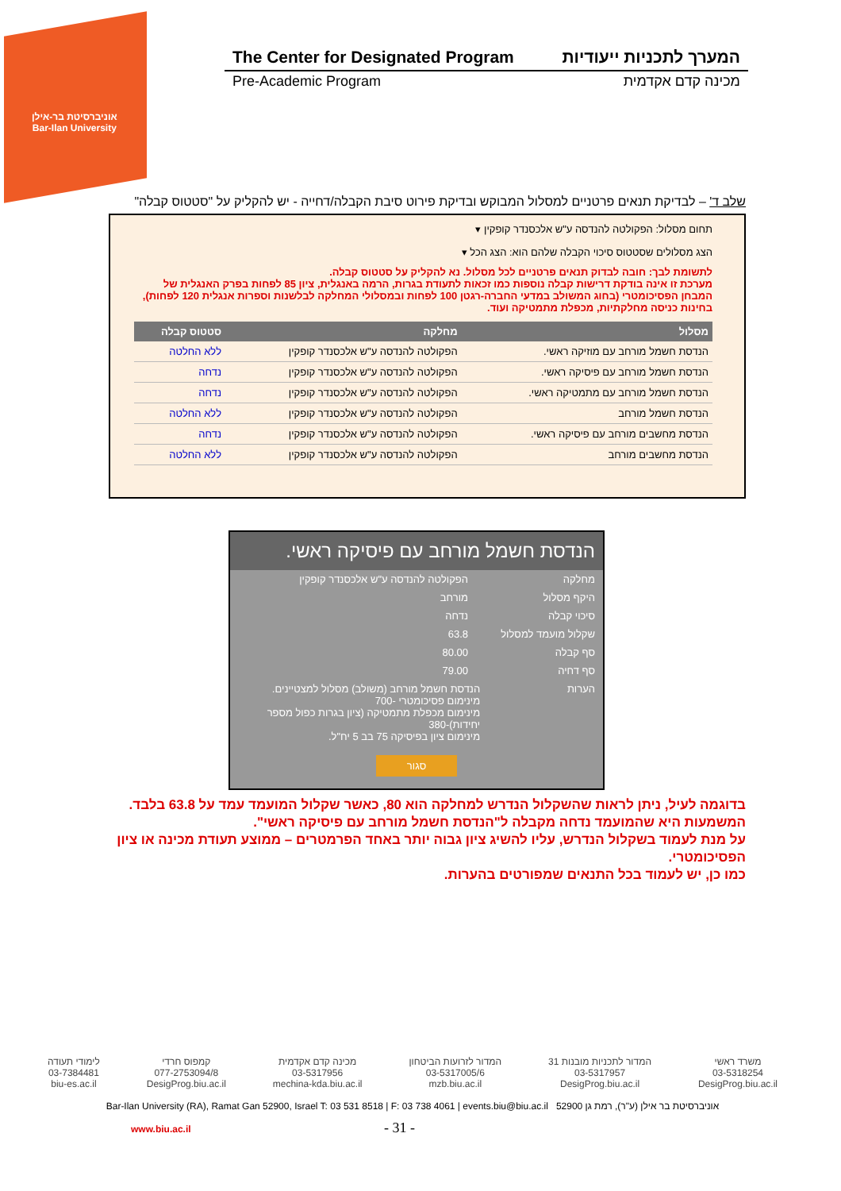אוניברסיטת בר-אילן
Bar-Ilan University
The Center for Designated Program המערך לתכניות ייעודיות
Pre-Academic Program מכינה קדם אקדמית
שלב ד' – לבדיקת תנאים פרטניים למסלול המבוקש ובדיקת פירוט סיבת הקבלה/דחייה - יש להקליק על "סטטוס קבלה"
תחום מסלול: הפקולטה להנדסה ע"ש אלכסנדר קופקין ▾
הצג מסלולים שסטטוס סיכוי הקבלה שלהם הוא: הצג הכל ▾
לתשומת לבך: חובה לבדוק תנאים פרטניים לכל מסלול. נא להקליק על סטטוס קבלה.
מערכת זו אינה בודקת דרישות קבלה נוספות כמו זכאות לתעודת בגרות, הרמה באנגלית, ציון 85 לפחות בפרק האנגלית של המבחן הפסיכומטרי (בחוג המשולב במדעי החברה-רגטן 100 לפחות ובמסלולי המחלקה לבלשנות וספרות אנגלית 120 לפחות), בחינות כניסה מחלקתיות, מכפלת מתמטיקה ועוד.
| מסלול | מחלקה | סטטוס קבלה |
| --- | --- | --- |
| הנדסת חשמל מורחב עם מוזיקה ראשי. | הפקולטה להנדסה ע"ש אלכסנדר קופקין | ללא החלטה |
| הנדסת חשמל מורחב עם פיסיקה ראשי. | הפקולטה להנדסה ע"ש אלכסנדר קופקין | נדחה |
| הנדסת חשמל מורחב עם מתמטיקה ראשי. | הפקולטה להנדסה ע"ש אלכסנדר קופקין | נדחה |
| הנדסת חשמל מורחב | הפקולטה להנדסה ע"ש אלכסנדר קופקין | ללא החלטה |
| הנדסת מחשבים מורחב עם פיסיקה ראשי. | הפקולטה להנדסה ע"ש אלכסנדר קופקין | נדחה |
| הנדסת מחשבים מורחב | הפקולטה להנדסה ע"ש אלכסנדר קופקין | ללא החלטה |
הנדסת חשמל מורחב עם פיסיקה ראשי.
מחלקה הפקולטה להנדסה ע"ש אלכסנדר קופקין
היקף מסלול מורחב
סיכוי קבלה נדחה
שקלול מועמד למסלול 63.8
סף קבלה 80.00
סף דחיה 79.00
הערות הנדסת חשמל מורחב (משולב) מסלול למצטיינים.
מינימום פסיכומטרי -700
מינימום מכפלת מתמטיקה (ציון בגרות כפול מספר יחידות)-380
מינימום ציון בפיסיקה 75 בב 5 יח"ל.
סגור
בדוגמה לעיל, ניתן לראות שהשקלול הנדרש למחלקה הוא 80, כאשר שקלול המועמד עמד על 63.8 בלבד.
המשמעות היא שהמועמד נדחה מקבלה ל"הנדסת חשמל מורחב עם פיסיקה ראשי".
על מנת לעמוד בשקלול הנדרש, עליו להשיג ציון גבוה יותר באחד הפרמטרים – ממוצע תעודת מכינה או ציון הפסיכומטרי.
כמו כן, יש לעמוד בכל התנאים שמפורטים בהערות.
משרד ראשי
03-5318254
DesigProg.biu.ac.il
המדור לתכניות מובנות 31
03-5317957
DesigProg.biu.ac.il
המדור לזרועות הביטחון
03-5317005/6
mzb.biu.ac.il
מכינה קדם אקדמית
03-5317956
mechina-kda.biu.ac.il
קמפוס חרדי
077-2753094/8
DesigProg.biu.ac.il
לימודי תעודה
03-7384481
biu-es.ac.il
Bar-Ilan University (RA), Ramat Gan 52900, Israel T: 03 531 8518 | F: 03 738 4061 | events.biu@biu.ac.il אוניברסיטת בר אילן (ע"ר), רמת גן 52900
www.biu.ac.il - 31 -